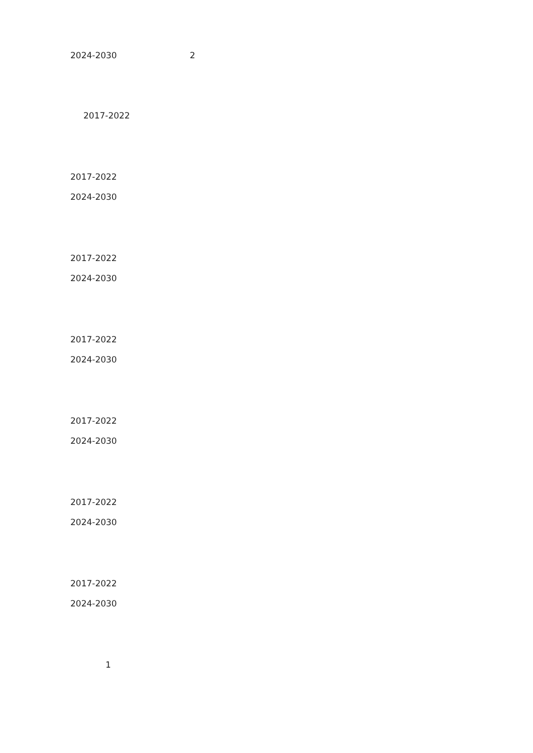2024-2030 2
2017-2022
2017-2022
2024-2030
2017-2022
2024-2030
2017-2022
2024-2030
2017-2022
2024-2030
2017-2022
2024-2030
2017-2022
2024-2030
1